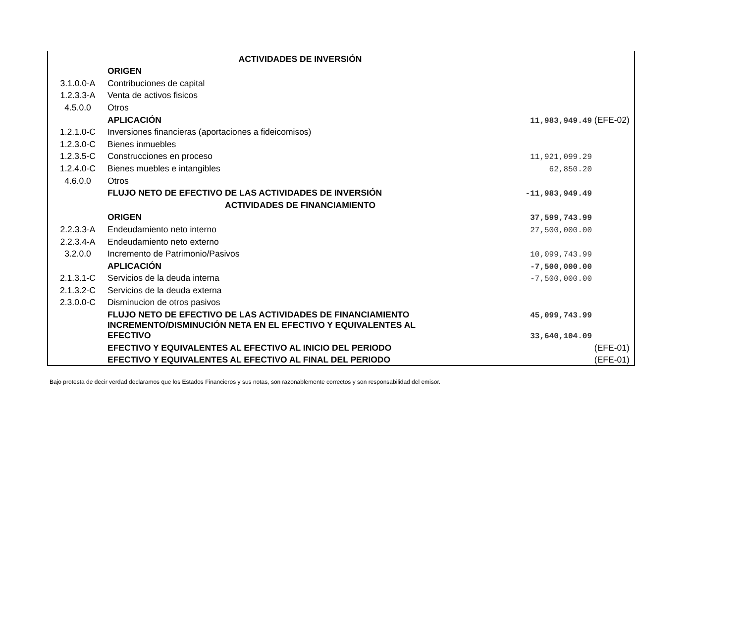| | ACTIVIDADES DE INVERSIÓN | | |
| | ORIGEN | | |
| 3.1.0.0-A | Contribuciones de capital | | |
| 1.2.3.3-A | Venta de activos fisicos | | |
| 4.5.0.0 | Otros | | |
| | APLICACIÓN | 11,983,949.49 | (EFE-02) |
| 1.2.1.0-C | Inversiones financieras (aportaciones a fideicomisos) | | |
| 1.2.3.0-C | Bienes inmuebles | | |
| 1.2.3.5-C | Construcciones en proceso | 11,921,099.29 | |
| 1.2.4.0-C | Bienes muebles e intangibles | 62,850.20 | |
| 4.6.0.0 | Otros | | |
| | FLUJO NETO DE EFECTIVO DE LAS ACTIVIDADES DE INVERSIÓN | -11,983,949.49 | |
| | ACTIVIDADES DE FINANCIAMIENTO | | |
| | ORIGEN | 37,599,743.99 | |
| 2.2.3.3-A | Endeudamiento neto interno | 27,500,000.00 | |
| 2.2.3.4-A | Endeudamiento neto externo | | |
| 3.2.0.0 | Incremento de Patrimonio/Pasivos | 10,099,743.99 | |
| | APLICACIÓN | -7,500,000.00 | |
| 2.1.3.1-C | Servicios de la deuda interna | -7,500,000.00 | |
| 2.1.3.2-C | Servicios de la deuda externa | | |
| 2.3.0.0-C | Disminucion de otros pasivos | | |
| | FLUJO NETO DE EFECTIVO DE LAS ACTIVIDADES DE FINANCIAMIENTO | 45,099,743.99 | |
| | INCREMENTO/DISMINUCIÓN NETA EN EL EFECTIVO Y EQUIVALENTES AL EFECTIVO | 33,640,104.09 | |
| | EFECTIVO Y EQUIVALENTES AL EFECTIVO AL INICIO DEL PERIODO | | (EFE-01) |
| | EFECTIVO Y EQUIVALENTES AL EFECTIVO AL FINAL DEL PERIODO | | (EFE-01) |
Bajo protesta de decir verdad declaramos que los Estados Financieros y sus notas, son razonablemente correctos y son responsabilidad del emisor.